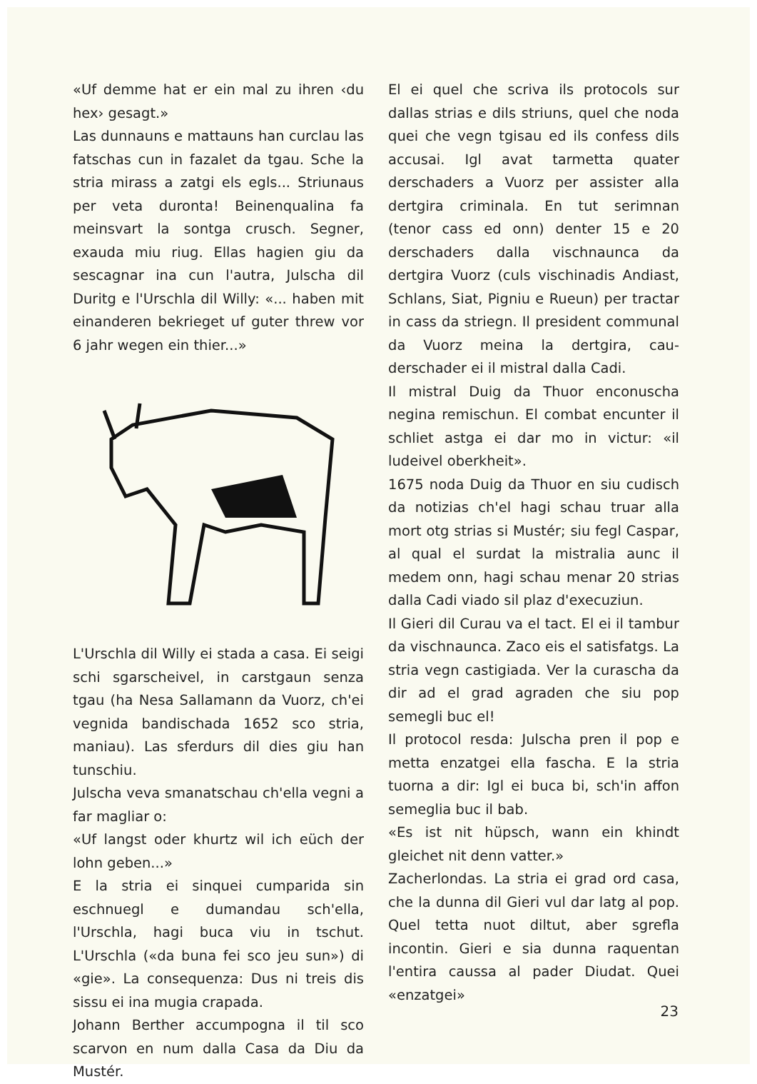«Uf demme hat er ein mal zu ihren ‹du hex› gesagt.»
Las dunnauns e mattauns han curclau las fatschas cun in fazalet da tgau. Sche la stria mirass a zatgi els egls... Striunaus per veta duronta! Beinenqualina fa meinsvart la sontga crusch. Segner, exauda miu riug. Ellas hagien giu da sescagnar ina cun l'autra, Julscha dil Duritg e l'Urschla dil Willy: «... haben mit einanderen bekrieget uf guter threw vor 6 jahr wegen ein thier...»
L'Urschla dil Willy ei stada a casa. Ei seigi schi sgarscheivel, in carstgaun senza tgau (ha Nesa Sallamann da Vuorz, ch'ei vegnida bandischada 1652 sco stria, maniau). Las sferdurs dil dies giu han tunschiu.
Julscha veva smanatschau ch'ella vegni a far magliar o:
«Uf langst oder khurtz wil ich eüch der lohn geben...»
E la stria ei sinquei cumparida sin eschnuegl e dumandau sch'ella, l'Urschla, hagi buca viu in tschut. L'Urschla («da buna fei sco jeu sun») di «gie». La consequenza: Dus ni treis dis sissu ei ina mugia crapada.
Johann Berther accumpogna il til sco scarvon en num dalla Casa da Diu da Mustér.
El ei quel che scriva ils protocols sur dallas strias e dils striuns, quel che noda quei che vegn tgisau ed ils confess dils accusai. Igl avat tarmetta quater derschaders a Vuorz per assister alla dertgira criminala. En tut serimnan (tenor cass ed onn) denter 15 e 20 derschaders dalla vischnaunca da dertgira Vuorz (culs vischinadis Andiast, Schlans, Siat, Pigniu e Rueun) per tractar in cass da striegn. Il president communal da Vuorz meina la dertgira, cau-derschader ei il mistral dalla Cadi.
Il mistral Duig da Thuor enconuscha negina remischun. El combat encunter il schliet astga ei dar mo in victur: «il ludeivel oberkheit».
1675 noda Duig da Thuor en siu cudisch da notizias ch'el hagi schau truar alla mort otg strias si Mustér; siu fegl Caspar, al qual el surdat la mistralia aunc il medem onn, hagi schau menar 20 strias dalla Cadi viado sil plaz d'execuziun.
Il Gieri dil Curau va el tact. El ei il tambur da vischnaunca. Zaco eis el satisfatgs. La stria vegn castigiada. Ver la curascha da dir ad el grad agraden che siu pop semegli buc el!
Il protocol resda: Julscha pren il pop e metta enzatgei ella fascha. E la stria tuorna a dir: Igl ei buca bi, sch'in affon semeglia buc il bab.
«Es ist nit hüpsch, wann ein khindt gleichet nit denn vatter.»
Zacherlondas. La stria ei grad ord casa, che la dunna dil Gieri vul dar latg al pop. Quel tetta nuot diltut, aber sgrefla incontin. Gieri e sia dunna raquentan l'entira caussa al pader Diudat. Quei «enzatgei»
23